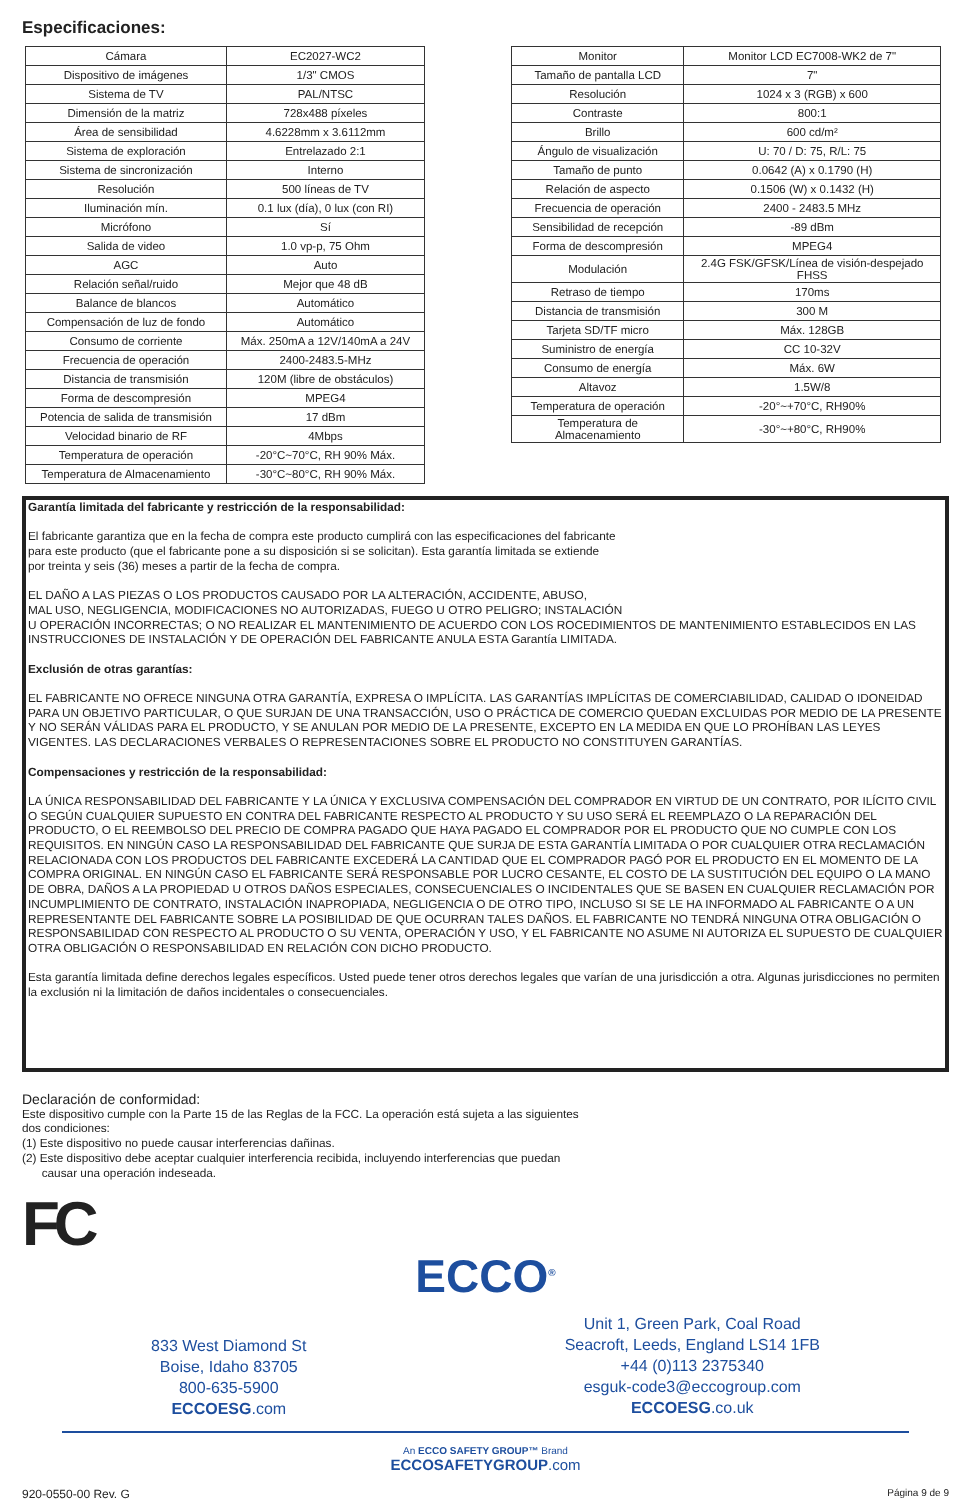Especificaciones:
| Cámara | EC2027-WC2 |
| Dispositivo de imágenes | 1/3" CMOS |
| Sistema de TV | PAL/NTSC |
| Dimensión de la matriz | 728x488 píxeles |
| Área de sensibilidad | 4.6228mm x 3.6112mm |
| Sistema de exploración | Entrelazado 2:1 |
| Sistema de sincronización | Interno |
| Resolución | 500 líneas de TV |
| Iluminación mín. | 0.1 lux (día), 0 lux (con RI) |
| Micrófono | Sí |
| Salida de video | 1.0 vp-p, 75 Ohm |
| AGC | Auto |
| Relación señal/ruido | Mejor que 48 dB |
| Balance de blancos | Automático |
| Compensación de luz de fondo | Automático |
| Consumo de corriente | Máx. 250mA a 12V/140mA a 24V |
| Frecuencia de operación | 2400-2483.5-MHz |
| Distancia de transmisión | 120M (libre de obstáculos) |
| Forma de descompresión | MPEG4 |
| Potencia de salida de transmisión | 17 dBm |
| Velocidad binario de RF | 4Mbps |
| Temperatura de operación | -20°C~70°C, RH 90% Máx. |
| Temperatura de Almacenamiento | -30°C~80°C, RH 90% Máx. |
| Monitor | Monitor LCD EC7008-WK2 de 7" |
| Tamaño de pantalla LCD | 7" |
| Resolución | 1024 x 3 (RGB) x 600 |
| Contraste | 800:1 |
| Brillo | 600 cd/m² |
| Ángulo de visualización | U: 70 / D: 75, R/L: 75 |
| Tamaño de punto | 0.0642 (A) x 0.1790 (H) |
| Relación de aspecto | 0.1506 (W) x 0.1432 (H) |
| Frecuencia de operación | 2400 - 2483.5 MHz |
| Sensibilidad de recepción | -89 dBm |
| Forma de descompresión | MPEG4 |
| Modulación | 2.4G FSK/GFSK/Línea de visión-despejado FHSS |
| Retraso de tiempo | 170ms |
| Distancia de transmisión | 300 M |
| Tarjeta SD/TF micro | Máx. 128GB |
| Suministro de energía | CC 10-32V |
| Consumo de energía | Máx. 6W |
| Altavoz | 1.5W/8 |
| Temperatura de operación | -20°~+70°C, RH90% |
| Temperatura de Almacenamiento | -30°~+80°C, RH90% |
Garantía limitada del fabricante y restricción de la responsabilidad:
El fabricante garantiza que en la fecha de compra este producto cumplirá con las especificaciones del fabricante
para este producto (que el fabricante pone a su disposición si se solicitan). Esta garantía limitada se extiende
por treinta y seis (36) meses a partir de la fecha de compra.
EL DAÑO A LAS PIEZAS O LOS PRODUCTOS CAUSADO POR LA ALTERACIÓN, ACCIDENTE, ABUSO,
MAL USO, NEGLIGENCIA, MODIFICACIONES NO AUTORIZADAS, FUEGO U OTRO PELIGRO; INSTALACIÓN
U OPERACIÓN INCORRECTAS; O NO REALIZAR EL MANTENIMIENTO DE ACUERDO CON LOS ROCEDIMIENTOS DE MANTENIMIENTO ESTABLECIDOS EN LAS INSTRUCCIONES DE INSTALACIÓN Y DE OPERACIÓN DEL FABRICANTE ANULA ESTA Garantía LIMITADA.
Exclusión de otras garantías:
EL FABRICANTE NO OFRECE NINGUNA OTRA GARANTÍA, EXPRESA O IMPLÍCITA. LAS GARANTÍAS IMPLÍCITAS DE COMERCIABILIDAD, CALIDAD O IDONEIDAD PARA UN OBJETIVO PARTICULAR, O QUE SURJAN DE UNA TRANSACCIÓN, USO O PRÁCTICA DE COMERCIO QUEDAN EXCLUIDAS POR MEDIO DE LA PRESENTE Y NO SERÁN VÁLIDAS PARA EL PRODUCTO, Y SE ANULAN POR MEDIO DE LA PRESENTE, EXCEPTO EN LA MEDIDA EN QUE LO PROHÍBAN LAS LEYES VIGENTES. LAS DECLARACIONES VERBALES O REPRESENTACIONES SOBRE EL PRODUCTO NO CONSTITUYEN GARANTÍAS.
Compensaciones y restricción de la responsabilidad:
LA ÚNICA RESPONSABILIDAD DEL FABRICANTE Y LA ÚNICA Y EXCLUSIVA COMPENSACIÓN DEL COMPRADOR EN VIRTUD DE UN CONTRATO, POR ILÍCITO CIVIL O SEGÚN CUALQUIER SUPUESTO EN CONTRA DEL FABRICANTE RESPECTO AL PRODUCTO Y SU USO SERÁ EL REEMPLAZO O LA REPARACIÓN DEL PRODUCTO, O EL REEMBOLSO DEL PRECIO DE COMPRA PAGADO QUE HAYA PAGADO EL COMPRADOR POR EL PRODUCTO QUE NO CUMPLE CON LOS REQUISITOS. EN NINGÚN CASO LA RESPONSABILIDAD DEL FABRICANTE QUE SURJA DE ESTA GARANTÍA LIMITADA O POR CUALQUIER OTRA RECLAMACIÓN RELACIONADA CON LOS PRODUCTOS DEL FABRICANTE EXCEDERÁ LA CANTIDAD QUE EL COMPRADOR PAGÓ POR EL PRODUCTO EN EL MOMENTO DE LA COMPRA ORIGINAL. EN NINGÚN CASO EL FABRICANTE SERÁ RESPONSABLE POR LUCRO CESANTE, EL COSTO DE LA SUSTITUCIÓN DEL EQUIPO O LA MANO DE OBRA, DAÑOS A LA PROPIEDAD U OTROS DAÑOS ESPECIALES, CONSECUENCIALES O INCIDENTALES QUE SE BASEN EN CUALQUIER RECLAMACIÓN POR INCUMPLIMIENTO DE CONTRATO, INSTALACIÓN INAPROPIADA, NEGLIGENCIA O DE OTRO TIPO, INCLUSO SI SE LE HA INFORMADO AL FABRICANTE O A UN REPRESENTANTE DEL FABRICANTE SOBRE LA POSIBILIDAD DE QUE OCURRAN TALES DAÑOS. EL FABRICANTE NO TENDRÁ NINGUNA OTRA OBLIGACIÓN O RESPONSABILIDAD CON RESPECTO AL PRODUCTO O SU VENTA, OPERACIÓN Y USO, Y EL FABRICANTE NO ASUME NI AUTORIZA EL SUPUESTO DE CUALQUIER OTRA OBLIGACIÓN O RESPONSABILIDAD EN RELACIÓN CON DICHO PRODUCTO.
Esta garantía limitada define derechos legales específicos. Usted puede tener otros derechos legales que varían de una jurisdicción a otra. Algunas jurisdicciones no permiten la exclusión ni la limitación de daños incidentales o consecuenciales.
Declaración de conformidad:
Este dispositivo cumple con la Parte 15 de las Reglas de la FCC. La operación está sujeta a las siguientes
dos condiciones:
(1) Este dispositivo no puede causar interferencias dañinas.
(2) Este dispositivo debe aceptar cualquier interferencia recibida, incluyendo interferencias que puedan
causar una operación indeseada.
FC
ECCO<sup>®</sup>
833 West Diamond St
Boise, Idaho 83705
800-635-5900
ECCOESG.com
Unit 1, Green Park, Coal Road
Seacroft, Leeds, England LS14 1FB
+44 (0)113 2375340
esguk-code3@eccogroup.com
ECCOESG.co.uk
An ECCO SAFETY GROUP™ Brand
ECCOSAFETYGROUP.com
920-0550-00 Rev. G Página 9 de 9